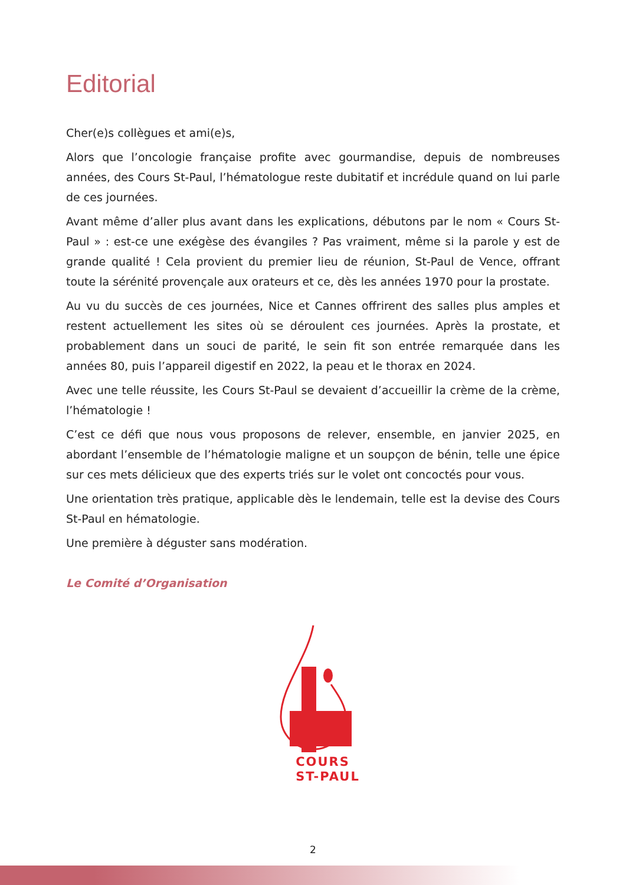Editorial
Cher(e)s collègues et ami(e)s,
Alors que l’oncologie française profite avec gourmandise, depuis de nombreuses années, des Cours St-Paul, l’hématologue reste dubitatif et incrédule quand on lui parle de ces journées.
Avant même d’aller plus avant dans les explications, débutons par le nom « Cours St-Paul » : est-ce une exégèse des évangiles ? Pas vraiment, même si la parole y est de grande qualité ! Cela provient du premier lieu de réunion, St-Paul de Vence, offrant toute la sérénité provençale aux orateurs et ce, dès les années 1970 pour la prostate.
Au vu du succès de ces journées, Nice et Cannes offrirent des salles plus amples et restent actuellement les sites où se déroulent ces journées. Après la prostate, et probablement dans un souci de parité, le sein fit son entrée remarquée dans les années 80, puis l’appareil digestif en 2022, la peau et le thorax en 2024.
Avec une telle réussite, les Cours St-Paul se devaient d’accueillir la crème de la crème, l’hématologie !
C’est ce défi que nous vous proposons de relever, ensemble, en janvier 2025, en abordant l’ensemble de l’hématologie maligne et un soupçon de bénin, telle une épice sur ces mets délicieux que des experts triés sur le volet ont concoctés pour vous.
Une orientation très pratique, applicable dès le lendemain, telle est la devise des Cours St-Paul en hématologie.
Une première à déguster sans modération.
Le Comité d’Organisation
COURS
ST-PAUL
2